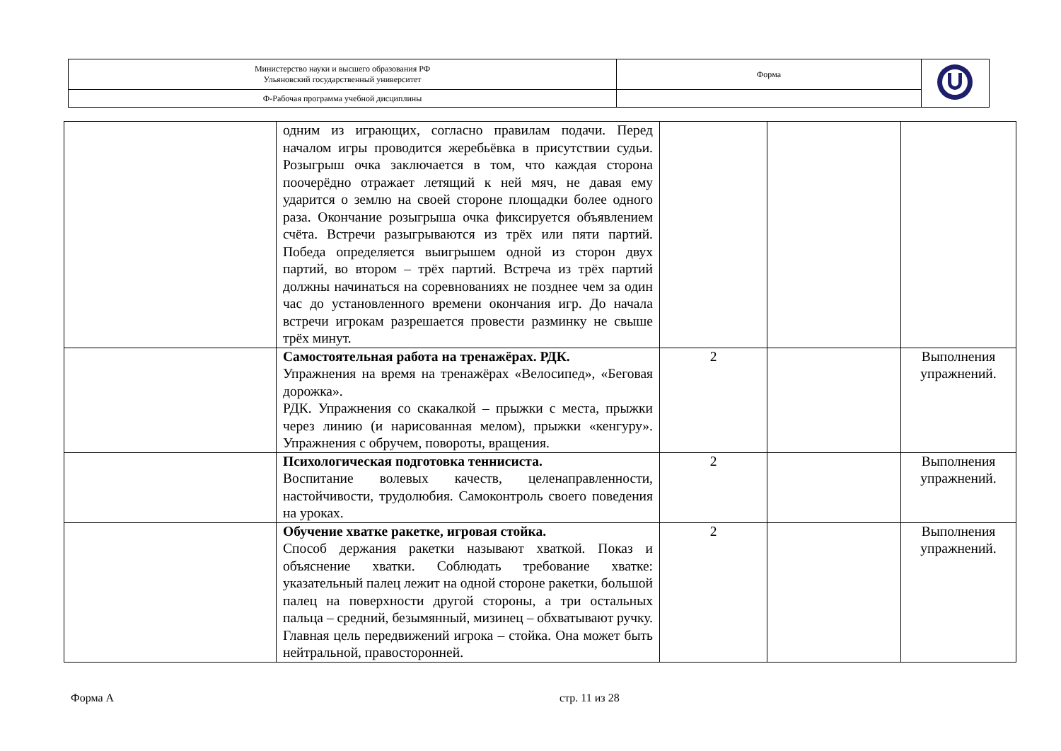| Министерство науки и высшего образования РФ Ульяновский государственный университет | Форма | |
| Ф-Рабочая программа учебной дисциплины | | |
| | одним из играющих, согласно правилам подачи. Перед началом игры проводится жеребьёвка в присутствии судьи. Розыгрыш очка заключается в том, что каждая сторона поочерёдно отражает летящий к ней мяч, не давая ему ударится о землю на своей стороне площадки более одного раза. Окончание розыгрыша очка фиксируется объявлением счёта. Встречи разыгрываются из трёх или пяти партий. Победа определяется выигрышем одной из сторон двух партий, во втором – трёх партий. Встреча из трёх партий должны начинаться на соревнованиях не позднее чем за один час до установленного времени окончания игр. До начала встречи игрокам разрешается провести разминку не свыше трёх минут. | | | |
| | Самостоятельная работа на тренажёрах. РДК. Упражнения на время на тренажёрах «Велосипед», «Беговая дорожка». РДК. Упражнения со скакалкой – прыжки с места, прыжки через линию (и нарисованная мелом), прыжки «кенгуру». Упражнения с обручем, повороты, вращения. | 2 | | Выполнения упражнений. |
| | Психологическая подготовка теннисиста. Воспитание волевых качеств, целенаправленности, настойчивости, трудолюбия. Самоконтроль своего поведения на уроках. | 2 | | Выполнения упражнений. |
| | Обучение хватке ракетке, игровая стойка. Способ держания ракетки называют хваткой. Показ и объяснение хватки. Соблюдать требование хватке: указательный палец лежит на одной стороне ракетки, большой палец на поверхности другой стороны, а три остальных пальца – средний, безымянный, мизинец – обхватывают ручку. Главная цель передвижений игрока – стойка. Она может быть нейтральной, правосторонней. | 2 | | Выполнения упражнений. |
Форма А стр. 11 из 28